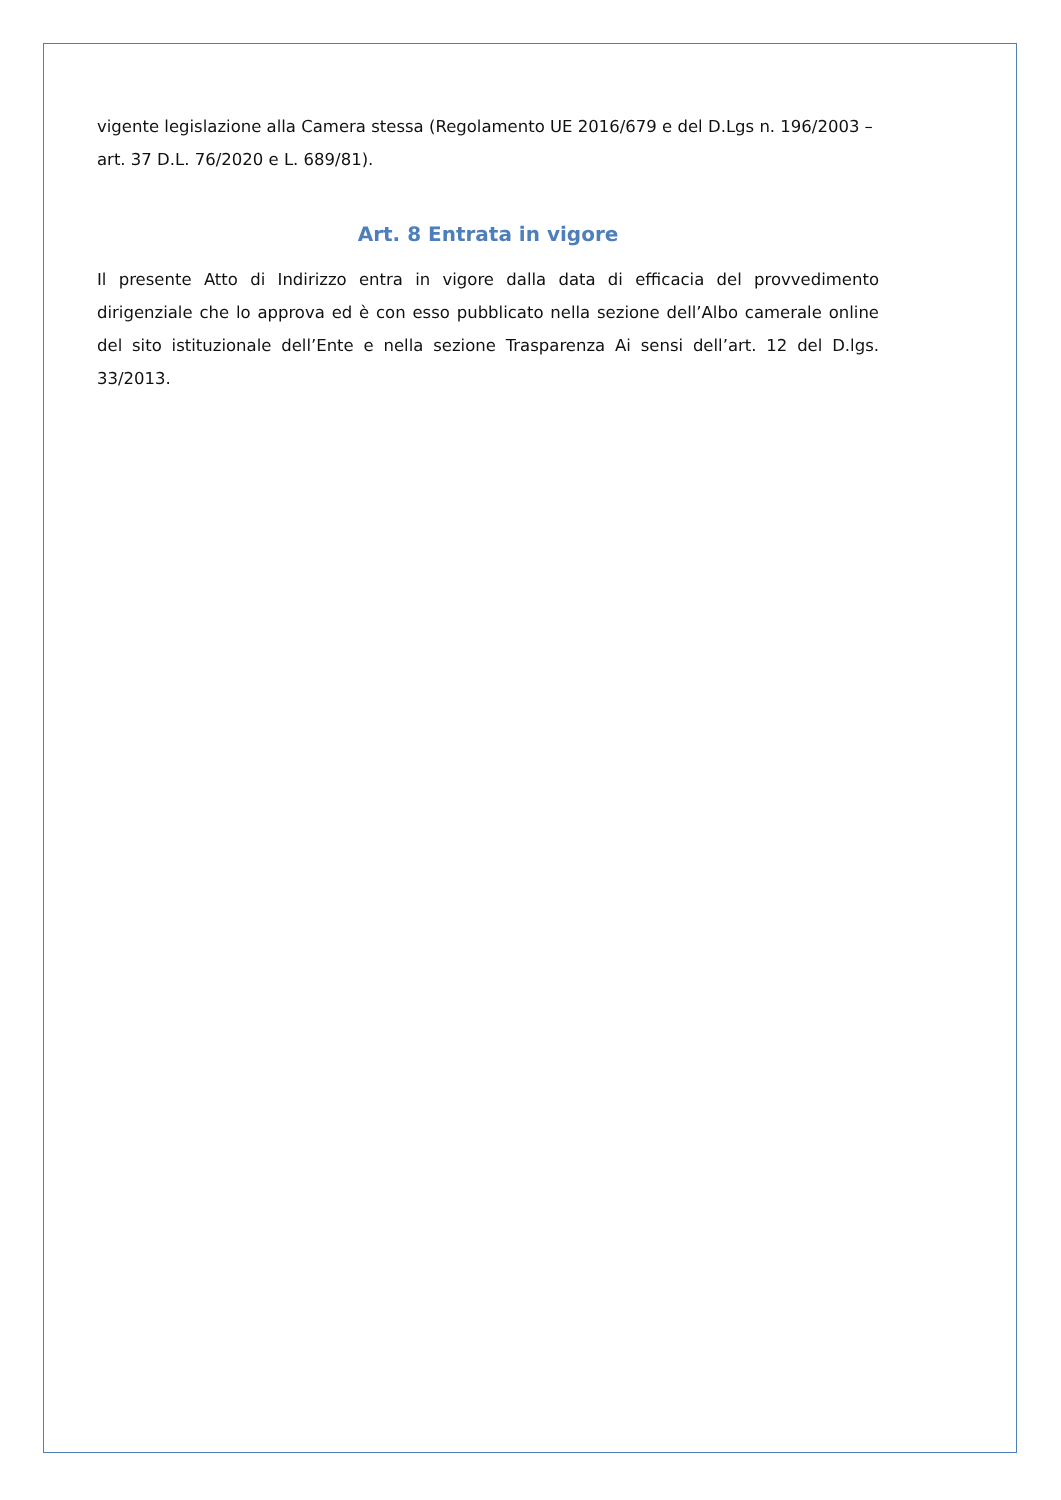vigente legislazione alla Camera stessa (Regolamento UE 2016/679 e del D.Lgs n. 196/2003 – art. 37 D.L. 76/2020 e L. 689/81).
Art. 8 Entrata in vigore
Il presente Atto di Indirizzo entra in vigore dalla data di efficacia del provvedimento dirigenziale che lo approva ed è con esso pubblicato nella sezione dell’Albo camerale online del sito istituzionale dell’Ente e nella sezione Trasparenza Ai sensi dell’art. 12 del D.lgs. 33/2013.